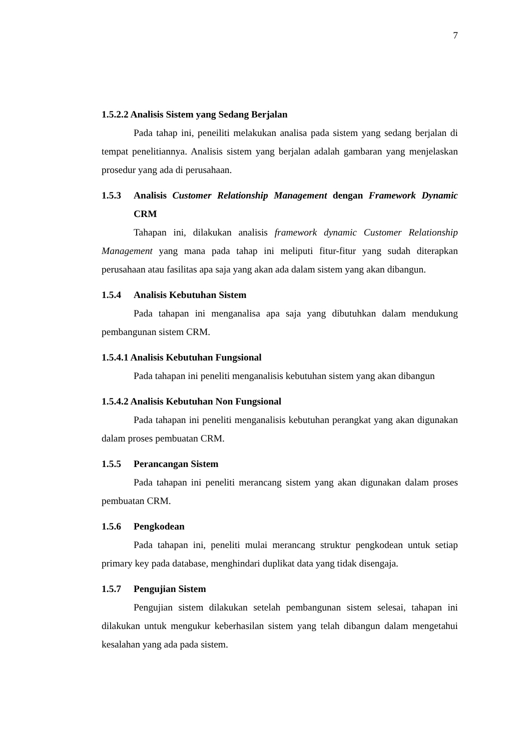7
1.5.2.2 Analisis Sistem yang Sedang Berjalan
Pada tahap ini, peneiliti melakukan analisa pada sistem yang sedang berjalan di tempat penelitiannya. Analisis sistem yang berjalan adalah gambaran yang menjelaskan prosedur yang ada di perusahaan.
1.5.3 Analisis Customer Relationship Management dengan Framework Dynamic CRM
Tahapan ini, dilakukan analisis framework dynamic Customer Relationship Management yang mana pada tahap ini meliputi fitur-fitur yang sudah diterapkan perusahaan atau fasilitas apa saja yang akan ada dalam sistem yang akan dibangun.
1.5.4 Analisis Kebutuhan Sistem
Pada tahapan ini menganalisa apa saja yang dibutuhkan dalam mendukung pembangunan sistem CRM.
1.5.4.1 Analisis Kebutuhan Fungsional
Pada tahapan ini peneliti menganalisis kebutuhan sistem yang akan dibangun
1.5.4.2 Analisis Kebutuhan Non Fungsional
Pada tahapan ini peneliti menganalisis kebutuhan perangkat yang akan digunakan dalam proses pembuatan CRM.
1.5.5 Perancangan Sistem
Pada tahapan ini peneliti merancang sistem yang akan digunakan dalam proses pembuatan CRM.
1.5.6 Pengkodean
Pada tahapan ini, peneliti mulai merancang struktur pengkodean untuk setiap primary key pada database, menghindari duplikat data yang tidak disengaja.
1.5.7 Pengujian Sistem
Pengujian sistem dilakukan setelah pembangunan sistem selesai, tahapan ini dilakukan untuk mengukur keberhasilan sistem yang telah dibangun dalam mengetahui kesalahan yang ada pada sistem.